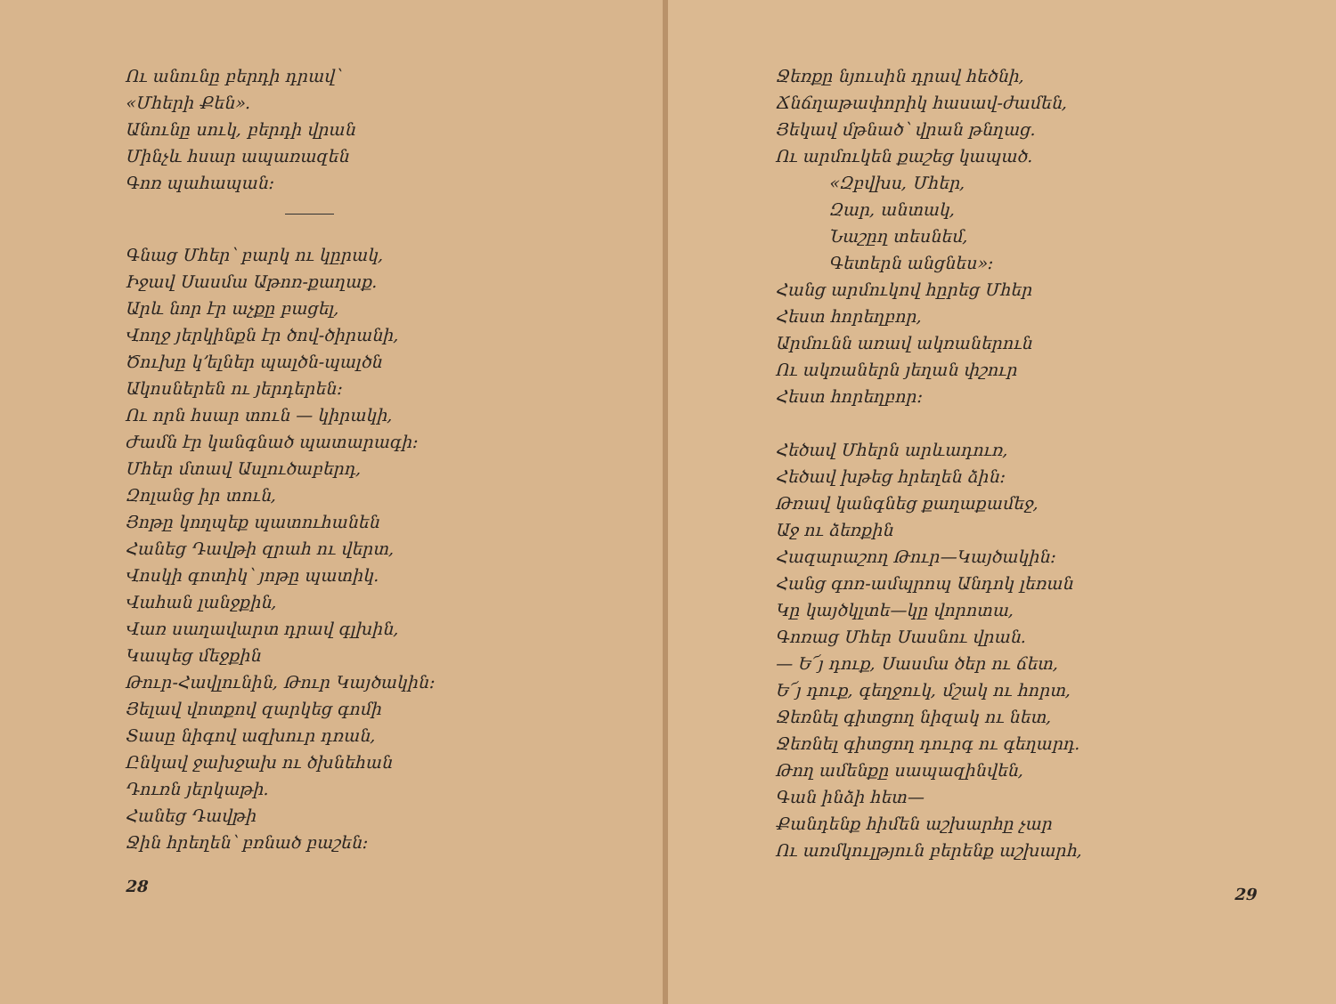Ու անունը բերդի դրավ՝
«Մհերի Քեն».
Անունը սուկ, բերդի վրան
Մինչև հսար ապառազեն
Գոռ պահապան։
Գնաց Մհեր՝ բարկ ու կըրակ,
Իջավ Սասմա Աթոռ-քաղաք.
Արև նոր էր աչքը բացել,
Վողջ յերկինքն էր ծով-ծիրանի,
Ծուխը կ՚ելներ պալծն-պալծն
Ակոսներեն ու յերդերեն։
Ու որն հսար տուն — կիրակի,
Ժամն էր կանգնած պատարագի։
Մհեր մտավ Ասլուծաբերդ,
Զոլանց իր տուն,
Յոթը կողպեք պատուհանեն
Հանեց Դավթի զրահ ու վերտ,
Վոսկի գոտիկ՝ յոթը պատիկ.
Վահան լանջքին,
Վառ սաղավարտ դրավ գլխին,
Կապեց մեջքին
Թուր-Հավլունին, Թուր Կայծակին։
Յելավ վոտքով զարկեց գոմի
Տասը նիգով ազխուր դռան,
Ընկավ ջախջախ ու ծխնեհան
Դուռն յերկաթի.
Հանեց Դավթի
Ջին հրեղեն՝ բռնած բաշեն։
28
Ջեռքը նյուսին դրավ հեծնի,
Ճնճղաթափորիկ հասավ-ժամեն,
Յեկավ մթնած՝ վրան թնղաց.
Ու արմուկեն քաշեց կապած.
«Զբվխս, Մհեր,
Զար, անտակ,
Նաշըղ տեսնեմ,
Գետերն անցնես»։
Հանց արմուկով հըրեց Մհեր
Հեստ հորեղբոր,
Արմունն առավ ակռաներուն
Ու ակռաներն յեղան փշուր
Հեստ հորեղբոր։
Հեծավ Մհերն արևադուռ,
Հեծավ խթեց հրեղեն ձին։
Թռավ կանգնեց քաղաքամեջ,
Աջ ու ձեռքին
Հազարաշող Թուր—Կայծակին։
Հանց գոռ-ամպրոպ Անդոկ լեռան
Կը կայծկլտե—կը վորոտա,
Գոռաց Մհեր Սասնու վրան.
— Ե՜յ դուք, Սասմա ծեր ու ճետ,
Ե՜յ դուք, գեղջուկ, մշակ ու հորտ,
Ջեռնել գիտցող նիզակ ու նետ,
Ջեռնել գիտցող դուրգ ու գեղարդ.
Թող ամենքը սապազինվեն,
Գան ինձի հետ—
Քանդենք հիմեն աշխարհը չար
Ու առմկուլթյուն բերենք աշխարհ,
29